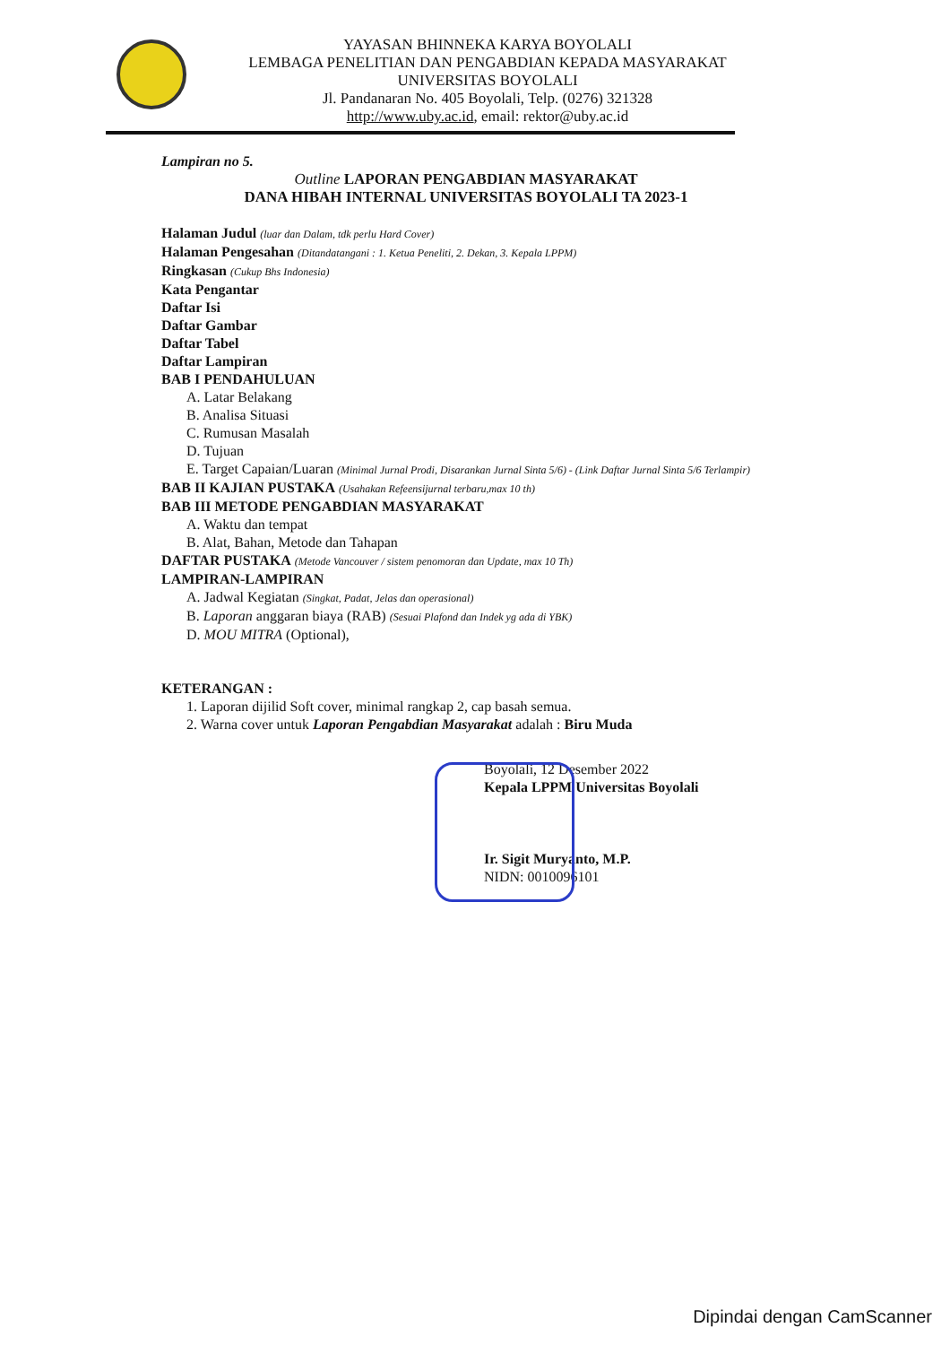YAYASAN BHINNEKA KARYA BOYOLALI
LEMBAGA PENELITIAN DAN PENGABDIAN KEPADA MASYARAKAT
UNIVERSITAS BOYOLALI
Jl. Pandanaran No. 405 Boyolali, Telp. (0276) 321328
http://www.uby.ac.id, email: rektor@uby.ac.id
Lampiran no 5.
Outline LAPORAN PENGABDIAN MASYARAKAT
DANA HIBAH INTERNAL UNIVERSITAS BOYOLALI TA 2023-1
Halaman Judul (luar dan Dalam, tdk perlu Hard Cover)
Halaman Pengesahan (Ditandatangani : 1. Ketua Peneliti, 2. Dekan, 3. Kepala LPPM)
Ringkasan (Cukup Bhs Indonesia)
Kata Pengantar
Daftar Isi
Daftar Gambar
Daftar Tabel
Daftar Lampiran
BAB I PENDAHULUAN
A. Latar Belakang
B. Analisa Situasi
C. Rumusan Masalah
D. Tujuan
E. Target Capaian/Luaran (Minimal Jurnal Prodi, Disarankan Jurnal Sinta 5/6) - (Link Daftar Jurnal Sinta 5/6 Terlampir)
BAB II KAJIAN PUSTAKA (Usahakan Refeensijurnal terbaru,max 10 th)
BAB III METODE PENGABDIAN MASYARAKAT
A. Waktu dan tempat
B. Alat, Bahan, Metode dan Tahapan
DAFTAR PUSTAKA (Metode Vancouver / sistem penomoran dan Update, max 10 Th)
LAMPIRAN-LAMPIRAN
A. Jadwal Kegiatan (Singkat, Padat, Jelas dan operasional)
B. Laporan anggaran biaya (RAB) (Sesuai Plafond dan Indek yg ada di YBK)
D. MOU MITRA (Optional),
KETERANGAN :
1. Laporan dijilid Soft cover, minimal rangkap 2, cap basah semua.
2. Warna cover untuk Laporan Pengabdian Masyarakat adalah : Biru Muda
Boyolali, 12 Desember 2022
Kepala LPPM Universitas Boyolali
Ir. Sigit Muryanto, M.P.
NIDN: 0010096101
Dipindai dengan CamScanner